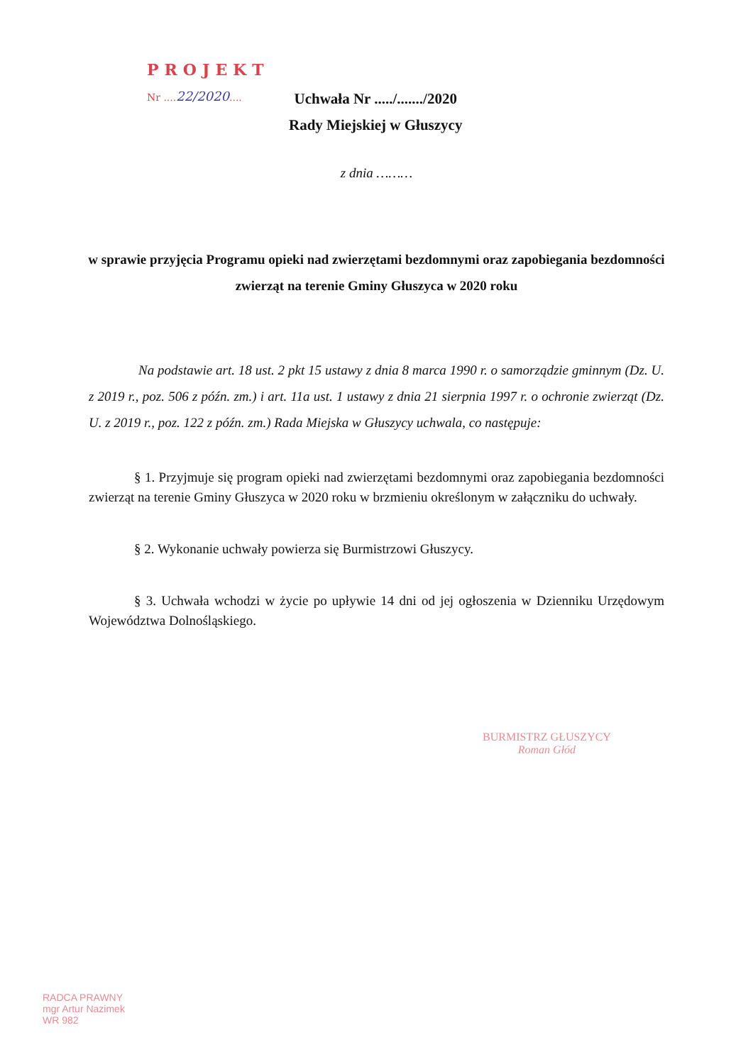PROJEKT
Nr ....22/2020....
Uchwała Nr ...../......./2020
Rady Miejskiej w Głuszycy
z dnia ………
w sprawie przyjęcia Programu opieki nad zwierzętami bezdomnymi oraz zapobiegania bezdomności zwierząt na terenie Gminy Głuszyca w 2020 roku
Na podstawie art. 18 ust. 2 pkt 15 ustawy z dnia 8 marca 1990 r. o samorządzie gminnym (Dz. U. z 2019 r., poz. 506 z późn. zm.) i art. 11a ust. 1 ustawy z dnia 21 sierpnia 1997 r. o ochronie zwierząt (Dz. U. z 2019 r., poz. 122 z późn. zm.) Rada Miejska w Głuszycy uchwala, co następuje:
§ 1. Przyjmuje się program opieki nad zwierzętami bezdomnymi oraz zapobiegania bezdomności zwierząt na terenie Gminy Głuszyca w 2020 roku w brzmieniu określonym w załączniku do uchwały.
§ 2. Wykonanie uchwały powierza się Burmistrzowi Głuszycy.
§ 3. Uchwała wchodzi w życie po upływie 14 dni od jej ogłoszenia w Dzienniku Urzędowym Województwa Dolnośląskiego.
BURMISTRZ GŁUSZYCY
Roman Głód
RADCA PRAWNY
mgr Artur Nazimek
WR 982